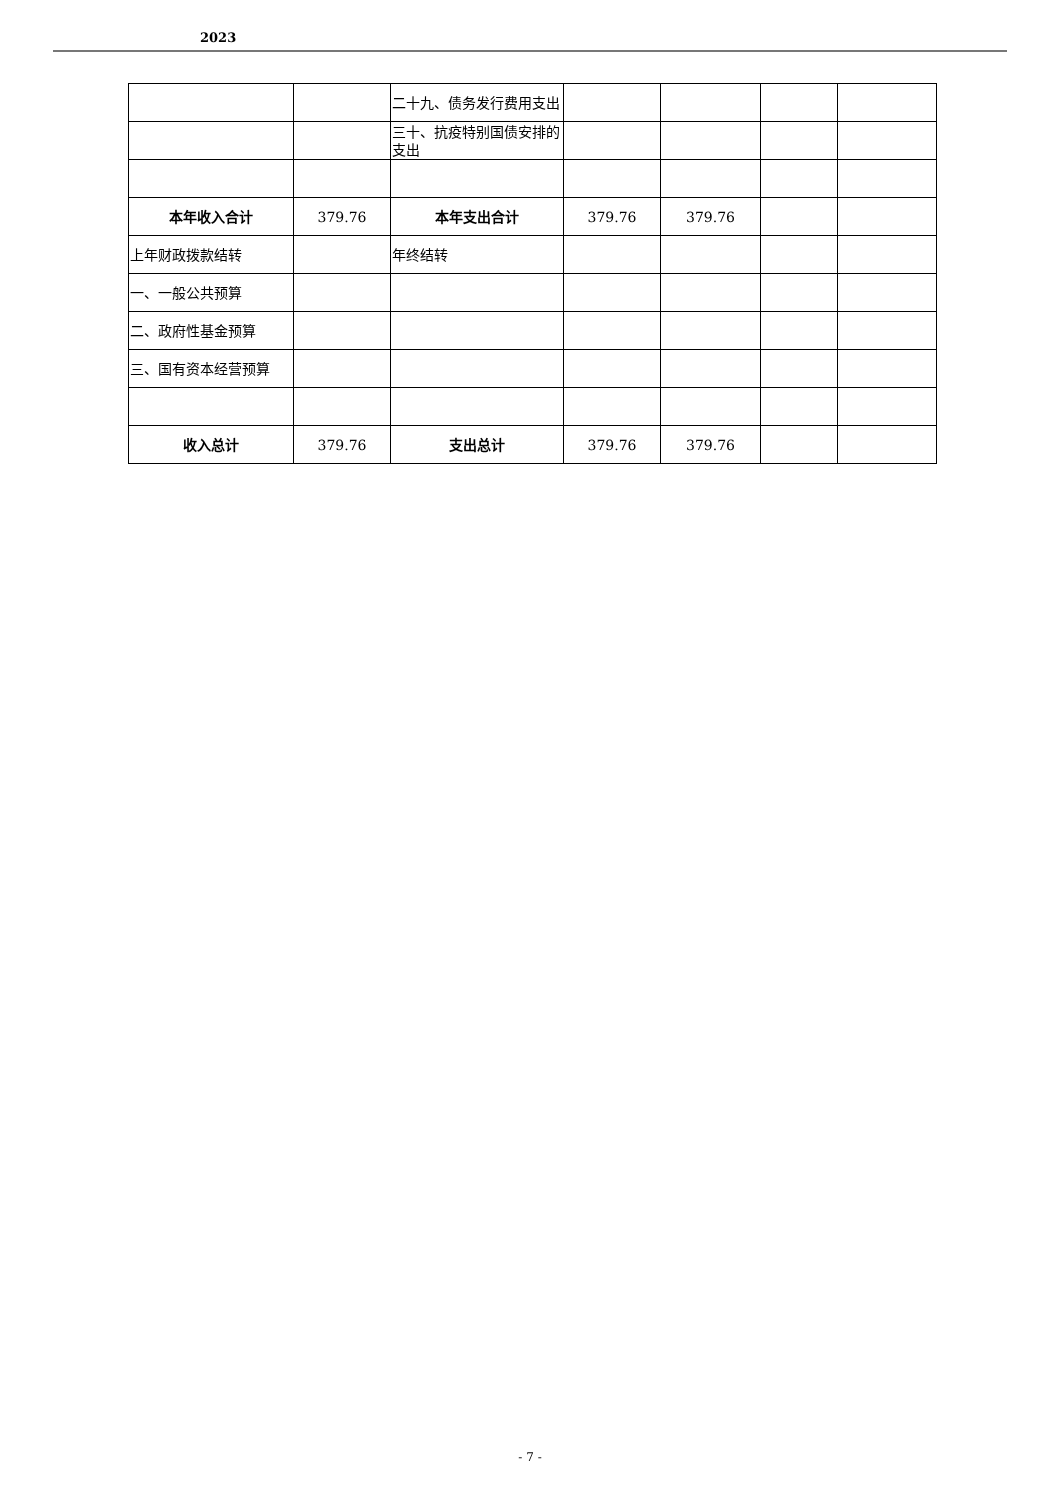2023
| | | 二十九、债务发行费用支出 | | | | |
| | | 三十、抗疫特别国债安排的支出 | | | | |
| 本年收入合计 | 379.76 | 本年支出合计 | 379.76 | 379.76 | | |
| 上年财政拨款结转 | | 年终结转 | | | | |
| 一、一般公共预算 | | | | | | |
| 二、政府性基金预算 | | | | | | |
| 三、国有资本经营预算 | | | | | | |
| 收入总计 | 379.76 | 支出总计 | 379.76 | 379.76 | | |
- 7 -